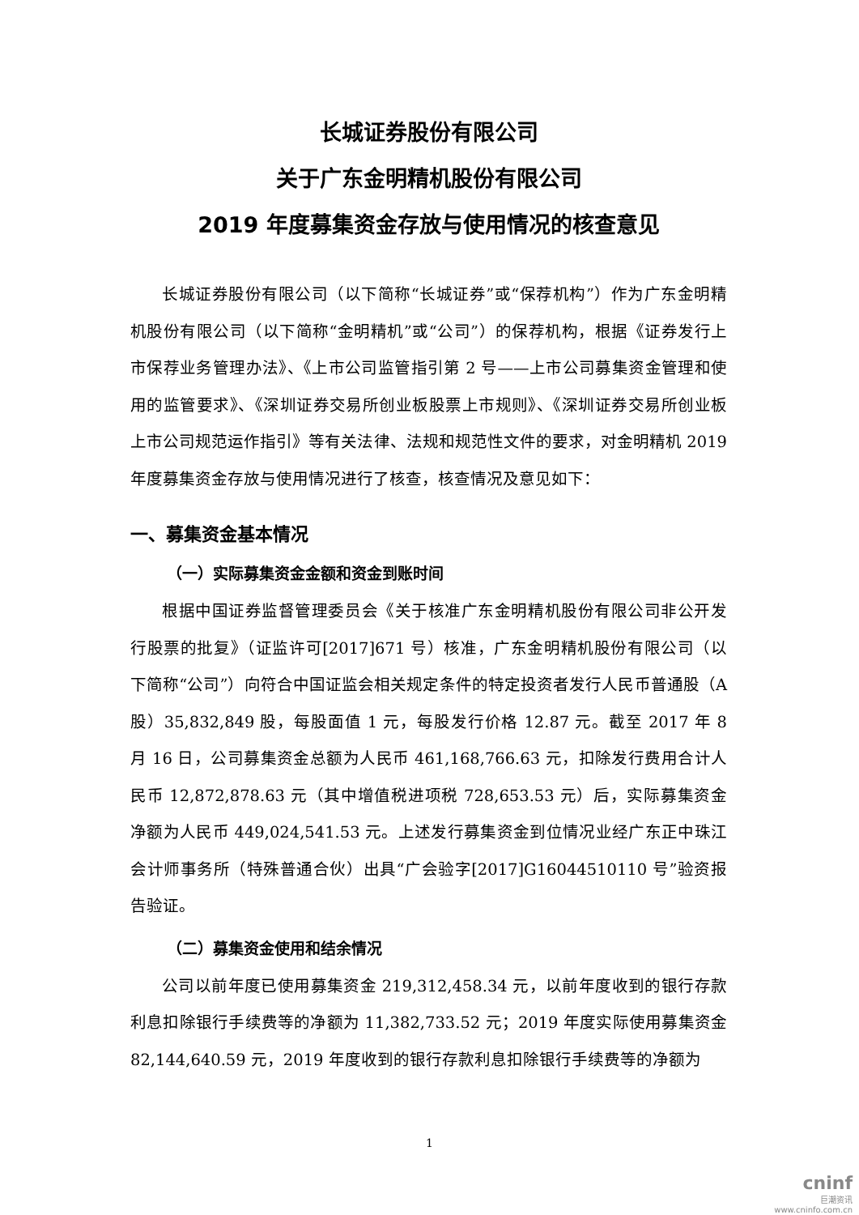长城证券股份有限公司
关于广东金明精机股份有限公司
2019 年度募集资金存放与使用情况的核查意见
长城证券股份有限公司（以下简称“长城证券”或“保荐机构”）作为广东金明精机股份有限公司（以下简称“金明精机”或“公司”）的保荐机构，根据《证券发行上市保荐业务管理办法》、《上市公司监管指引第 2 号——上市公司募集资金管理和使用的监管要求》、《深圳证券交易所创业板股票上市规则》、《深圳证券交易所创业板上市公司规范运作指引》等有关法律、法规和规范性文件的要求，对金明精机 2019 年度募集资金存放与使用情况进行了核查，核查情况及意见如下：
一、募集资金基本情况
（一）实际募集资金金额和资金到账时间
根据中国证券监督管理委员会《关于核准广东金明精机股份有限公司非公开发行股票的批复》（证监许可[2017]671 号）核准，广东金明精机股份有限公司（以下简称“公司”）向符合中国证监会相关规定条件的特定投资者发行人民币普通股（A 股）35,832,849 股，每股面值 1 元，每股发行价格 12.87 元。截至 2017 年 8 月 16 日，公司募集资金总额为人民币 461,168,766.63 元，扣除发行费用合计人民币 12,872,878.63 元（其中增值税进项税 728,653.53 元）后，实际募集资金净额为人民币 449,024,541.53 元。上述发行募集资金到位情况业经广东正中珠江会计师事务所（特殊普通合伙）出具“广会验字[2017]G16044510110 号”验资报告验证。
（二）募集资金使用和结余情况
公司以前年度已使用募集资金 219,312,458.34 元，以前年度收到的银行存款利息扣除银行手续费等的净额为 11,382,733.52 元；2019 年度实际使用募集资金 82,144,640.59 元，2019 年度收到的银行存款利息扣除银行手续费等的净额为
1
cninf
巨潮资讯
www.cninfo.com.cn